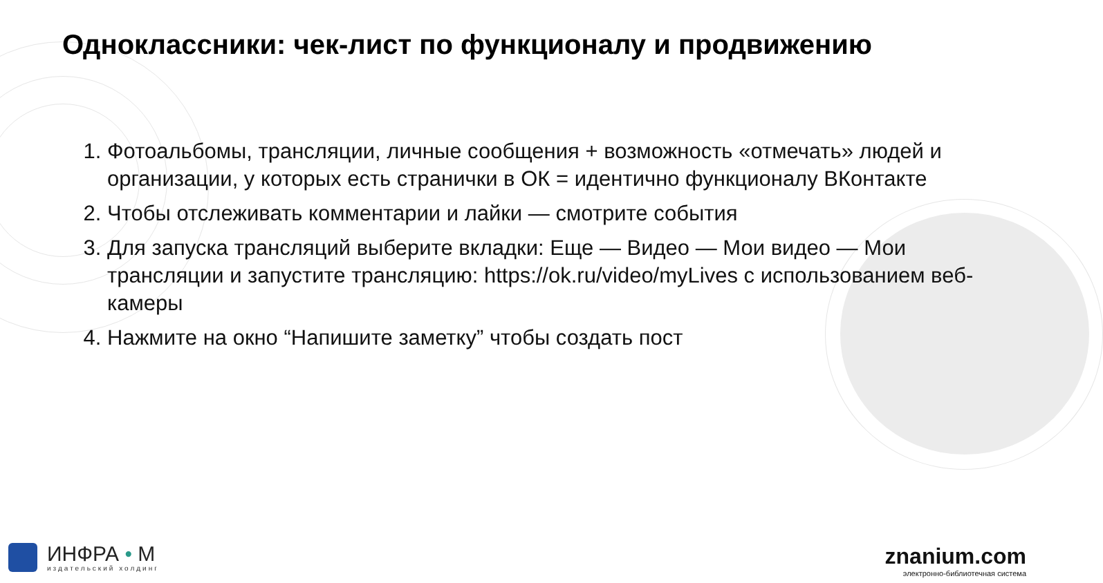Одноклассники: чек-лист по функционалу и продвижению
1. Фотоальбомы, трансляции, личные сообщения + возможность «отмечать» людей и организации, у которых есть странички в ОК = идентично функционалу ВКонтакте
2. Чтобы отслеживать комментарии и лайки — смотрите события
3. Для запуска трансляций выберите вкладки: Еще — Видео — Мои видео — Мои трансляции и запустите трансляцию: https://ok.ru/video/myLives с использованием веб-камеры
4. Нажмите на окно “Напишите заметку” чтобы создать пост
ИНФРА • М
издательский холдинг
znanium.com
электронно-библиотечная система